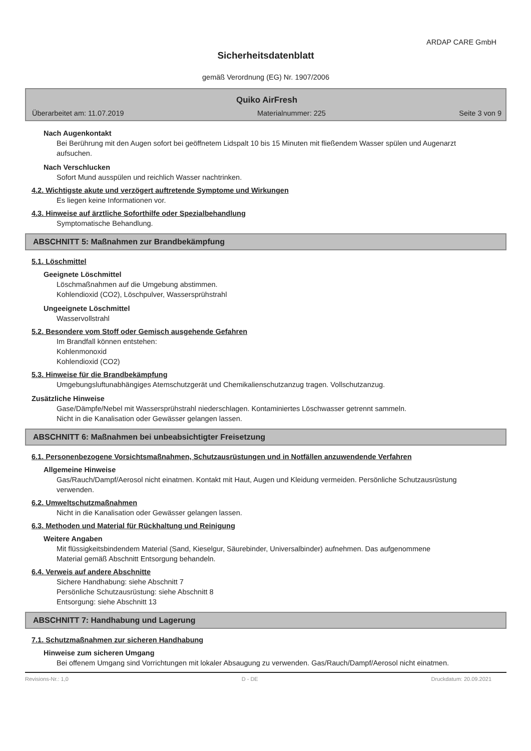ARDAP CARE GmbH
Sicherheitsdatenblatt
gemäß Verordnung (EG) Nr. 1907/2006
Quiko AirFresh
Überarbeitet am: 11.07.2019 Materialnummer: 225 Seite 3 von 9
Nach Augenkontakt
Bei Berührung mit den Augen sofort bei geöffnetem Lidspalt 10 bis 15 Minuten mit fließendem Wasser spülen und Augenarzt aufsuchen.
Nach Verschlucken
Sofort Mund ausspülen und reichlich Wasser nachtrinken.
4.2. Wichtigste akute und verzögert auftretende Symptome und Wirkungen
Es liegen keine Informationen vor.
4.3. Hinweise auf ärztliche Soforthilfe oder Spezialbehandlung
Symptomatische Behandlung.
ABSCHNITT 5: Maßnahmen zur Brandbekämpfung
5.1. Löschmittel
Geeignete Löschmittel
Löschmaßnahmen auf die Umgebung abstimmen.
Kohlendioxid (CO2), Löschpulver, Wassersprühstrahl
Ungeeignete Löschmittel
Wasservollstrahl
5.2. Besondere vom Stoff oder Gemisch ausgehende Gefahren
Im Brandfall können entstehen:
Kohlenmonoxid
Kohlendioxid (CO2)
5.3. Hinweise für die Brandbekämpfung
Umgebungsluftunabhängiges Atemschutzgerät und Chemikalienschutzanzug tragen. Vollschutzanzug.
Zusätzliche Hinweise
Gase/Dämpfe/Nebel mit Wassersprühstrahl niederschlagen. Kontaminiertes Löschwasser getrennt sammeln.
Nicht in die Kanalisation oder Gewässer gelangen lassen.
ABSCHNITT 6: Maßnahmen bei unbeabsichtigter Freisetzung
6.1. Personenbezogene Vorsichtsmaßnahmen, Schutzausrüstungen und in Notfällen anzuwendende Verfahren
Allgemeine Hinweise
Gas/Rauch/Dampf/Aerosol nicht einatmen. Kontakt mit Haut, Augen und Kleidung vermeiden. Persönliche Schutzausrüstung verwenden.
6.2. Umweltschutzmaßnahmen
Nicht in die Kanalisation oder Gewässer gelangen lassen.
6.3. Methoden und Material für Rückhaltung und Reinigung
Weitere Angaben
Mit flüssigkeitsbindendem Material (Sand, Kieselgur, Säurebinder, Universalbinder) aufnehmen. Das aufgenommene Material gemäß Abschnitt Entsorgung behandeln.
6.4. Verweis auf andere Abschnitte
Sichere Handhabung: siehe Abschnitt 7
Persönliche Schutzausrüstung: siehe Abschnitt 8
Entsorgung: siehe Abschnitt 13
ABSCHNITT 7: Handhabung und Lagerung
7.1. Schutzmaßnahmen zur sicheren Handhabung
Hinweise zum sicheren Umgang
Bei offenem Umgang sind Vorrichtungen mit lokaler Absaugung zu verwenden. Gas/Rauch/Dampf/Aerosol nicht einatmen.
Revisions-Nr.: 1,0 D - DE Druckdatum: 20.09.2021